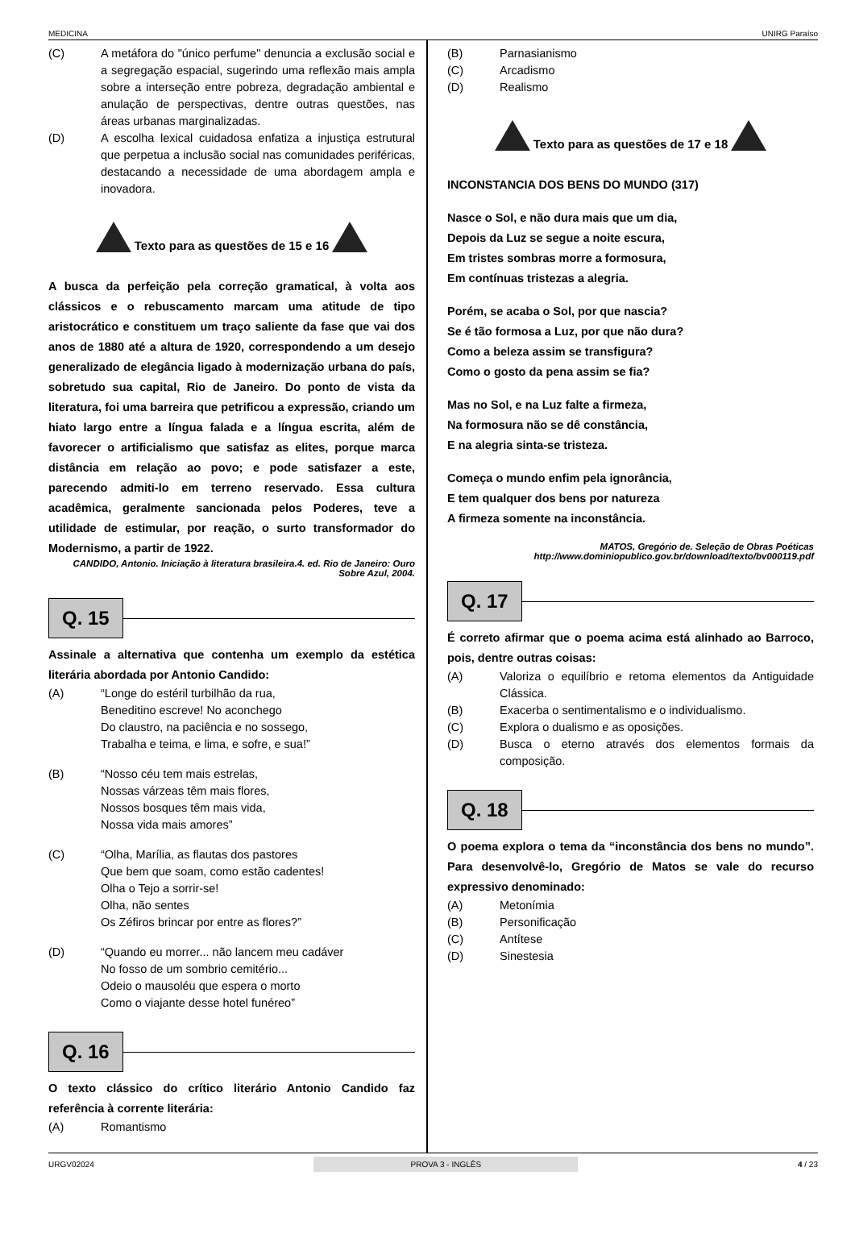MEDICINA UNIRG Paraíso
(C) A metáfora do "único perfume" denuncia a exclusão social e a segregação espacial, sugerindo uma reflexão mais ampla sobre a interseção entre pobreza, degradação ambiental e anulação de perspectivas, dentre outras questões, nas áreas urbanas marginalizadas.
(D) A escolha lexical cuidadosa enfatiza a injustiça estrutural que perpetua a inclusão social nas comunidades periféricas, destacando a necessidade de uma abordagem ampla e inovadora.
Texto para as questões de 15 e 16
A busca da perfeição pela correção gramatical, à volta aos clássicos e o rebuscamento marcam uma atitude de tipo aristocrático e constituem um traço saliente da fase que vai dos anos de 1880 até a altura de 1920, correspondendo a um desejo generalizado de elegância ligado à modernização urbana do país, sobretudo sua capital, Rio de Janeiro. Do ponto de vista da literatura, foi uma barreira que petrificou a expressão, criando um hiato largo entre a língua falada e a língua escrita, além de favorecer o artificialismo que satisfaz as elites, porque marca distância em relação ao povo; e pode satisfazer a este, parecendo admiti-lo em terreno reservado. Essa cultura acadêmica, geralmente sancionada pelos Poderes, teve a utilidade de estimular, por reação, o surto transformador do Modernismo, a partir de 1922.
CANDIDO, Antonio. Iniciação à literatura brasileira.4. ed. Rio de Janeiro: Ouro Sobre Azul, 2004.
Q. 15
Assinale a alternativa que contenha um exemplo da estética literária abordada por Antonio Candido:
(A) “Longe do estéril turbilhão da rua,
Beneditino escreve! No aconchego
Do claustro, na paciência e no sossego,
Trabalha e teima, e lima, e sofre, e sua!”
(B) “Nosso céu tem mais estrelas,
Nossas várzeas têm mais flores,
Nossos bosques têm mais vida,
Nossa vida mais amores”
(C) “Olha, Marília, as flautas dos pastores
Que bem que soam, como estão cadentes!
Olha o Tejo a sorrir-se!
Olha, não sentes
Os Zéfiros brincar por entre as flores?”
(D) “Quando eu morrer... não lancem meu cadáver
No fosso de um sombrio cemitério...
Odeio o mausoléu que espera o morto
Como o viajante desse hotel funéreo”
Q. 16
O texto clássico do crítico literário Antonio Candido faz referência à corrente literária:
(A) Romantismo
(B) Parnasianismo
(C) Arcadismo
(D) Realismo
Texto para as questões de 17 e 18
INCONSTANCIA DOS BENS DO MUNDO (317)
Nasce o Sol, e não dura mais que um dia,
Depois da Luz se segue a noite escura,
Em tristes sombras morre a formosura,
Em contínuas tristezas a alegria.
Porém, se acaba o Sol, por que nascia?
Se é tão formosa a Luz, por que não dura?
Como a beleza assim se transfigura?
Como o gosto da pena assim se fia?
Mas no Sol, e na Luz falte a firmeza,
Na formosura não se dê constância,
E na alegria sinta-se tristeza.
Começa o mundo enfim pela ignorância,
E tem qualquer dos bens por natureza
A firmeza somente na inconstância.
MATOS, Gregório de. Seleção de Obras Poéticas
http://www.dominiopublico.gov.br/download/texto/bv000119.pdf
Q. 17
É correto afirmar que o poema acima está alinhado ao Barroco, pois, dentre outras coisas:
(A) Valoriza o equilíbrio e retoma elementos da Antiguidade Clássica.
(B) Exacerba o sentimentalismo e o individualismo.
(C) Explora o dualismo e as oposições.
(D) Busca o eterno através dos elementos formais da composição.
Q. 18
O poema explora o tema da “inconstância dos bens no mundo”. Para desenvolvê-lo, Gregório de Matos se vale do recurso expressivo denominado:
(A) Metonímia
(B) Personificação
(C) Antítese
(D) Sinestesia
URGV02024 PROVA 3 - INGLÊS 4 / 23